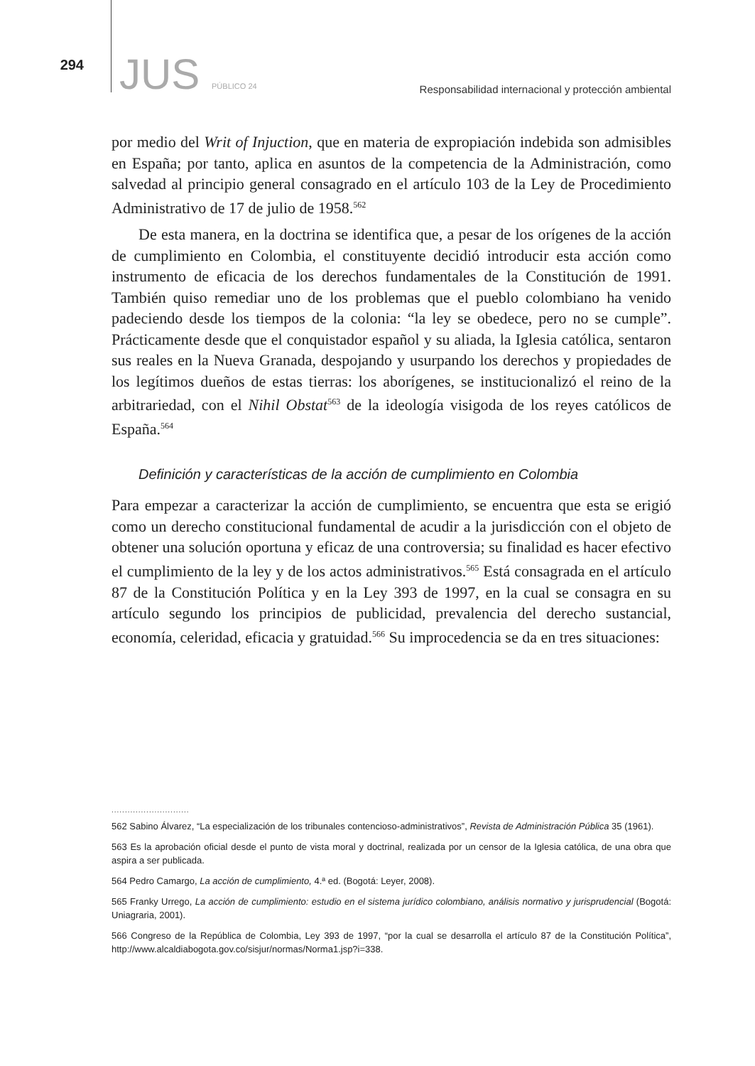294
JUS PÚBLICO 24
Responsabilidad internacional y protección ambiental
por medio del Writ of Injuction, que en materia de expropiación indebida son admisibles en España; por tanto, aplica en asuntos de la competencia de la Administración, como salvedad al principio general consagrado en el artículo 103 de la Ley de Procedimiento Administrativo de 17 de julio de 1958.<sup>562</sup>
De esta manera, en la doctrina se identifica que, a pesar de los orígenes de la acción de cumplimiento en Colombia, el constituyente decidió introducir esta acción como instrumento de eficacia de los derechos fundamentales de la Constitución de 1991. También quiso remediar uno de los problemas que el pueblo colombiano ha venido padeciendo desde los tiempos de la colonia: “la ley se obedece, pero no se cumple”. Prácticamente desde que el conquistador español y su aliada, la Iglesia católica, sentaron sus reales en la Nueva Granada, despojando y usurpando los derechos y propiedades de los legítimos dueños de estas tierras: los aborígenes, se institucionalizó el reino de la arbitrariedad, con el Nihil Obstat<sup>563</sup> de la ideología visigoda de los reyes católicos de España.<sup>564</sup>
Definición y características de la acción de cumplimiento en Colombia
Para empezar a caracterizar la acción de cumplimiento, se encuentra que esta se erigió como un derecho constitucional fundamental de acudir a la jurisdicción con el objeto de obtener una solución oportuna y eficaz de una controversia; su finalidad es hacer efectivo el cumplimiento de la ley y de los actos administrativos.<sup>565</sup> Está consagrada en el artículo 87 de la Constitución Política y en la Ley 393 de 1997, en la cual se consagra en su artículo segundo los principios de publicidad, prevalencia del derecho sustancial, economía, celeridad, eficacia y gratuidad.<sup>566</sup> Su improcedencia se da en tres situaciones:
.............................
562 Sabino Álvarez, “La especialización de los tribunales contencioso-administrativos”, Revista de Administración Pública 35 (1961).
563 Es la aprobación oficial desde el punto de vista moral y doctrinal, realizada por un censor de la Iglesia católica, de una obra que aspira a ser publicada.
564 Pedro Camargo, La acción de cumplimiento, 4.ª ed. (Bogotá: Leyer, 2008).
565 Franky Urrego, La acción de cumplimiento: estudio en el sistema jurídico colombiano, análisis normativo y jurisprudencial (Bogotá: Uniagraria, 2001).
566 Congreso de la República de Colombia, Ley 393 de 1997, “por la cual se desarrolla el artículo 87 de la Constitución Política”, http://www.alcaldiabogota.gov.co/sisjur/normas/Norma1.jsp?i=338.